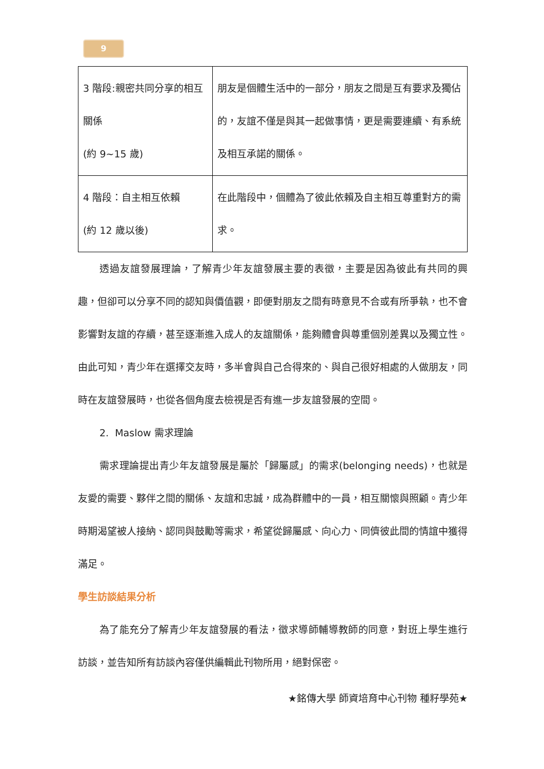9
| 3 階段:親密共同分享的相互關係 (約 9~15 歲) | 朋友是個體生活中的一部分，朋友之間是互有要求及獨佔的，友誼不僅是與其一起做事情，更是需要連續、有系統及相互承諾的關係。 |
| 4 階段：自主相互依賴 (約 12 歲以後) | 在此階段中，個體為了彼此依賴及自主相互尊重對方的需求。 |
透過友誼發展理論，了解青少年友誼發展主要的表徵，主要是因為彼此有共同的興趣，但卻可以分享不同的認知與價值觀，即便對朋友之間有時意見不合或有所爭執，也不會影響對友誼的存續，甚至逐漸進入成人的友誼關係，能夠體會與尊重個別差異以及獨立性。由此可知，青少年在選擇交友時，多半會與自己合得來的、與自己很好相處的人做朋友，同時在友誼發展時，也從各個角度去檢視是否有進一步友誼發展的空間。
2. Maslow 需求理論
需求理論提出青少年友誼發展是屬於「歸屬感」的需求(belonging needs)，也就是友愛的需要、夥伴之間的關係、友誼和忠誠，成為群體中的一員，相互關懷與照顧。青少年時期渴望被人接納、認同與鼓勵等需求，希望從歸屬感、向心力、同儕彼此間的情誼中獲得滿足。
學生訪談結果分析
為了能充分了解青少年友誼發展的看法，徵求導師輔導教師的同意，對班上學生進行訪談，並告知所有訪談內容僅供編輯此刊物所用，絕對保密。
★銘傳大學 師資培育中心刊物 種籽學苑★